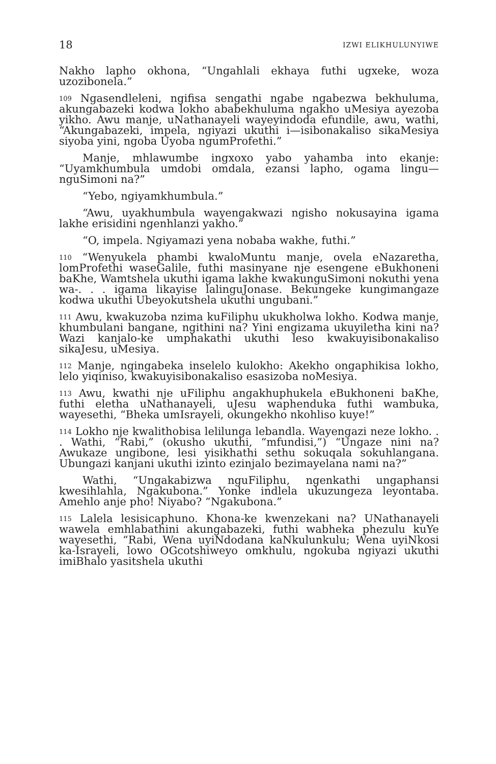18 IZWI ELIKHULUNYIWE
Nakho lapho okhona, “Ungahlali ekhaya futhi ugxeke, woza uzozibonela.”
109 Ngasendleleni, ngifisa sengathi ngabe ngabezwa bekhuluma, akungabazeki kodwa lokho ababekhuluma ngakho uMesiya ayezoba yikho. Awu manje, uNathanayeli wayeyindoda efundile, awu, wathi, “Akungabazeki, impela, ngiyazi ukuthi i—isibonakaliso sikaMesiya siyoba yini, ngoba Uyoba ngumProfethi.”
Manje, mhlawumbe ingxoxo yabo yahamba into ekanje: “Uyamkhumbula umdobi omdala, ezansi lapho, ogama lingu—nguSimoni na?”
“Yebo, ngiyamkhumbula.”
“Awu, uyakhumbula wayengakwazi ngisho nokusayina igama lakhe erisidini ngenhlanzi yakho.”
“O, impela. Ngiyamazi yena nobaba wakhe, futhi.”
110 “Wenyukela phambi kwaloMuntu manje, ovela eNazaretha, lomProfethi waseGalile, futhi masinyane nje esengene eBukhoneni baKhe, Wamtshela ukuthi igama lakhe kwakunguSimoni nokuthi yena wa-. . . igama likayise lalinguJonase. Bekungeke kungimangaze kodwa ukuthi Ubeyokutshela ukuthi ungubani.”
111 Awu, kwakuzoba nzima kuFiliphu ukukholwa lokho. Kodwa manje, khumbulani bangane, ngithini na? Yini engizama ukuyiletha kini na? Wazi kanjalo-ke umphakathi ukuthi leso kwakuyisibonakaliso sikaJesu, uMesiya.
112 Manje, ngingabeka inselelo kulokho: Akekho ongaphikisa lokho, lelo yiqiniso, kwakuyisibonakaliso esasizoba noMesiya.
113 Awu, kwathi nje uFiliphu angakhuphukela eBukhoneni baKhe, futhi eletha uNathanayeli, uJesu waphenduka futhi wambuka, wayesethi, “Bheka umIsrayeli, okungekho nkohliso kuye!”
114 Lokho nje kwalithobisa lelilunga lebandla. Wayengazi neze lokho. . . Wathi, “Rabi,” (okusho ukuthi, “mfundisi,”) “Ungaze nini na? Awukaze ungibone, lesi yisikhathi sethu sokuqala sokuhlangana. Ubungazi kanjani ukuthi izinto ezinjalo bezimayelana nami na?”
Wathi, “Ungakabizwa nguFiliphu, ngenkathi ungaphansi kwesihlahla, Ngakubona.” Yonke indlela ukuzungeza leyontaba. Amehlo anje pho! Niyabo? “Ngakubona.”
115 Lalela lesisicaphuno. Khona-ke kwenzekani na? UNathanayeli wawela emhlabathini akungabazeki, futhi wabheka phezulu kuYe wayesethi, “Rabi, Wena uyiNdodana kaNkulunkulu; Wena uyiNkosi ka-Israyeli, lowo OGcotshiweyo omkhulu, ngokuba ngiyazi ukuthi imiBhalo yasitshela ukuthi